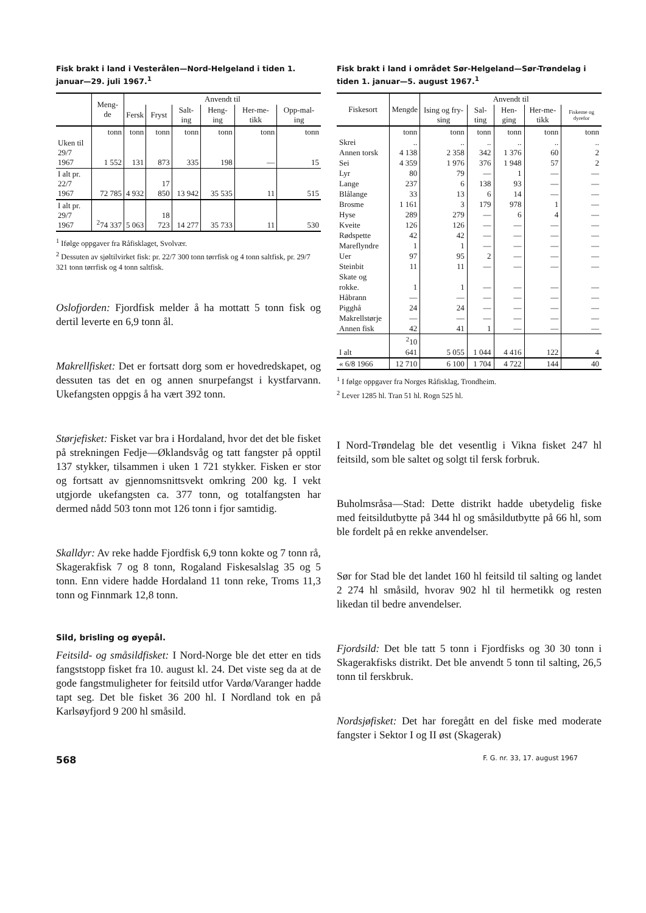Fisk brakt i land i Vesterålen—Nord-Helgeland i tiden 1. januar—29. juli 1967.<sup>1</sup>
| | Meng-de | Anvendt til | | | | | |
| --- | --- | --- | --- | --- | --- | --- | --- |
| | | Fersk | Fryst | Salt-ing | Heng-ing | Her-me-tikk | Opp-mal-ing |
| | tonn | tonn | tonn | tonn | tonn | tonn | tonn |
| Uken til 29/7 1967 | 1 552 | 131 | 873 | 335 | 198 | — | 15 |
| I alt pr. 22/7 1967 | 72 785 | 4 932 | 17 850 | 13 942 | 35 535 | 11 | 515 |
| I alt pr. 29/7 1967 | <sup>2</sup> 74 337 | 5 063 | 18 723 | 14 277 | 35 733 | 11 | 530 |
<sup>1</sup> Ifølge oppgaver fra Råfisklaget, Svolvær.
<sup>2</sup> Dessuten av sjøltilvirket fisk: pr. 22/7 300 tonn tørrfisk og 4 tonn saltfisk, pr. 29/7 321 tonn tørrfisk og 4 tonn saltfisk.
Oslofjorden: Fjordfisk melder å ha mottatt 5 tonn fisk og dertil leverte en 6,9 tonn ål.
Makrellfisket: Det er fortsatt dorg som er hovedredskapet, og dessuten tas det en og annen snurpefangst i kystfarvann. Ukefangsten oppgis å ha vært 392 tonn.
Størjefisket: Fisket var bra i Hordaland, hvor det det ble fisket på strekningen Fedje—Øklandsvåg og tatt fangster på opptil 137 stykker, tilsammen i uken 1 721 stykker. Fisken er stor og fortsatt av gjennomsnittsvekt omkring 200 kg. I vekt utgjorde ukefangsten ca. 377 tonn, og totalfangsten har dermed nådd 503 tonn mot 126 tonn i fjor samtidig.
Skalldyr: Av reke hadde Fjordfisk 6,9 tonn kokte og 7 tonn rå, Skagerakfisk 7 og 8 tonn, Rogaland Fiskesalslag 35 og 5 tonn. Enn videre hadde Hordaland 11 tonn reke, Troms 11,3 tonn og Finnmark 12,8 tonn.
Sild, brisling og øyepål.
Feitsild- og småsildfisket: I Nord-Norge ble det etter en tids fangststopp fisket fra 10. august kl. 24. Det viste seg da at de gode fangstmuligheter for feitsild utfor Vardø/Varanger hadde tapt seg. Det ble fisket 36 200 hl. I Nordland tok en på Karlsøyfjord 9 200 hl småsild.
Fisk brakt i land i området Sør-Helgeland—Sør-Trøndelag i tiden 1. januar—5. august 1967.<sup>1</sup>
| Fiskesort | Mengde | Anvendt til | | | | |
| --- | --- | --- | --- | --- | --- | --- |
| | | Ising og fry-sing | Sal-ting | Hen-ging | Her-me-tikk | Fiskeme og dyrefor |
| | tonn | tonn | tonn | tonn | tonn | tonn |
| Skrei | .. | .. | .. | .. | .. | .. |
| Annen torsk | 4 138 | 2 358 | 342 | 1 376 | 60 | 2 |
| Sei | 4 359 | 1 976 | 376 | 1 948 | 57 | 2 |
| Lyr | 80 | 79 | — | 1 | — | — |
| Lange | 237 | 6 | 138 | 93 | — | — |
| Blålange | 33 | 13 | 6 | 14 | — | — |
| Brosme | 1 161 | 3 | 179 | 978 | 1 | — |
| Hyse | 289 | 279 | — | 6 | 4 | — |
| Kveite | 126 | 126 | — | — | — | — |
| Rødspette | 42 | 42 | — | — | — | — |
| Mareflyndre | 1 | 1 | — | — | — | — |
| Uer | 97 | 95 | 2 | — | — | — |
| Steinbit | 11 | 11 | — | — | — | — |
| Skate og rokke. | 1 | 1 | — | — | — | — |
| Håbrann | — | — | — | — | — | — |
| Pigghå | 24 | 24 | — | — | — | — |
| Makrellstørje | — | — | — | — | — | — |
| Annen fisk | 42 | 41 | 1 | — | — | — |
| I alt | <sup>2</sup> 10 641 | 5 055 | 1 044 | 4 416 | 122 | 4 |
| « 6/8 1966 | 12 710 | 6 100 | 1 704 | 4 722 | 144 | 40 |
<sup>1</sup> I følge oppgaver fra Norges Råfisklag, Trondheim.
<sup>2</sup> Lever 1285 hl. Tran 51 hl. Rogn 525 hl.
I Nord-Trøndelag ble det vesentlig i Vikna fisket 247 hl feitsild, som ble saltet og solgt til fersk forbruk.
Buholmsråsa—Stad: Dette distrikt hadde ubetydelig fiske med feitsildutbytte på 344 hl og småsildutbytte på 66 hl, som ble fordelt på en rekke anvendelser.
Sør for Stad ble det landet 160 hl feitsild til salting og landet 2 274 hl småsild, hvorav 902 hl til hermetikk og resten likedan til bedre anvendelser.
Fjordsild: Det ble tatt 5 tonn i Fjordfisks og 30 30 tonn i Skagerakfisks distrikt. Det ble anvendt 5 tonn til salting, 26,5 tonn til ferskbruk.
Nordsjøfisket: Det har foregått en del fiske med moderate fangster i Sektor I og II øst (Skagerak)
568 F. G. nr. 33, 17. august 1967